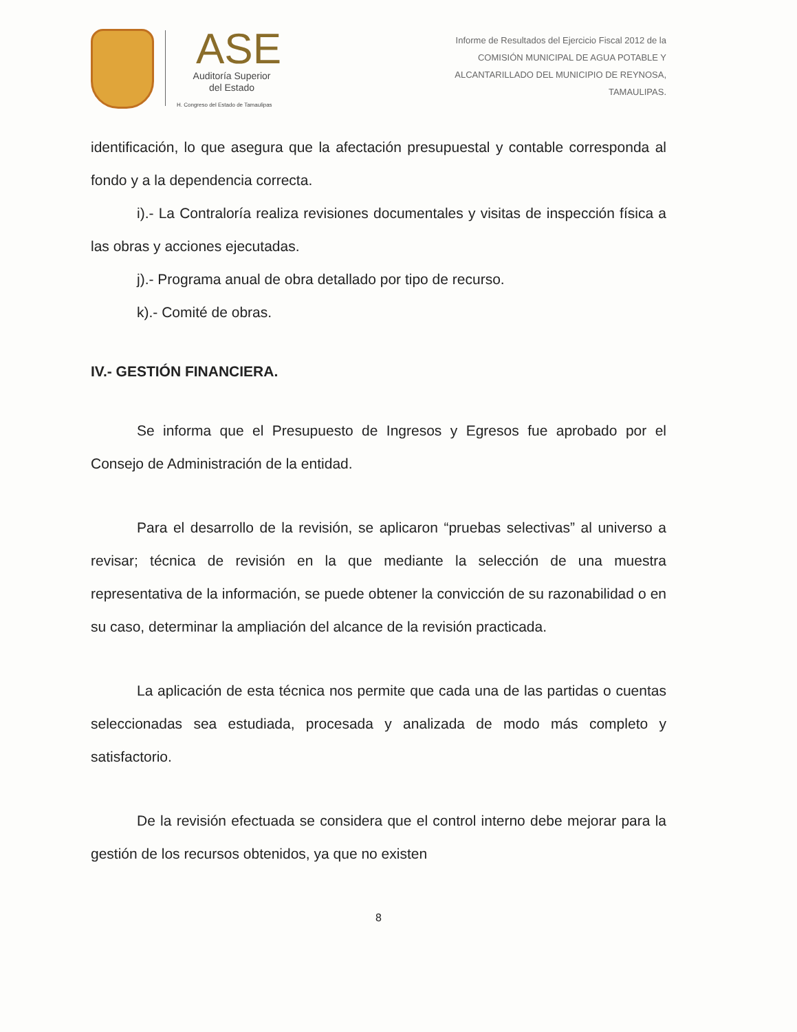ASE
Auditoría Superior
del Estado
H. Congreso del Estado de Tamaulipas
Informe de Resultados del Ejercicio Fiscal 2012 de la
COMISIÓN MUNICIPAL DE AGUA POTABLE Y
ALCANTARILLADO DEL MUNICIPIO DE REYNOSA,
TAMAULIPAS.
identificación, lo que asegura que la afectación presupuestal y contable corresponda al fondo y a la dependencia correcta.
i).- La Contraloría realiza revisiones documentales y visitas de inspección física a las obras y acciones ejecutadas.
j).- Programa anual de obra detallado por tipo de recurso.
k).- Comité de obras.
IV.- GESTIÓN FINANCIERA.
Se informa que el Presupuesto de Ingresos y Egresos fue aprobado por el Consejo de Administración de la entidad.
Para el desarrollo de la revisión, se aplicaron “pruebas selectivas” al universo a revisar; técnica de revisión en la que mediante la selección de una muestra representativa de la información, se puede obtener la convicción de su razonabilidad o en su caso, determinar la ampliación del alcance de la revisión practicada.
La aplicación de esta técnica nos permite que cada una de las partidas o cuentas seleccionadas sea estudiada, procesada y analizada de modo más completo y satisfactorio.
De la revisión efectuada se considera que el control interno debe mejorar para la gestión de los recursos obtenidos, ya que no existen
8